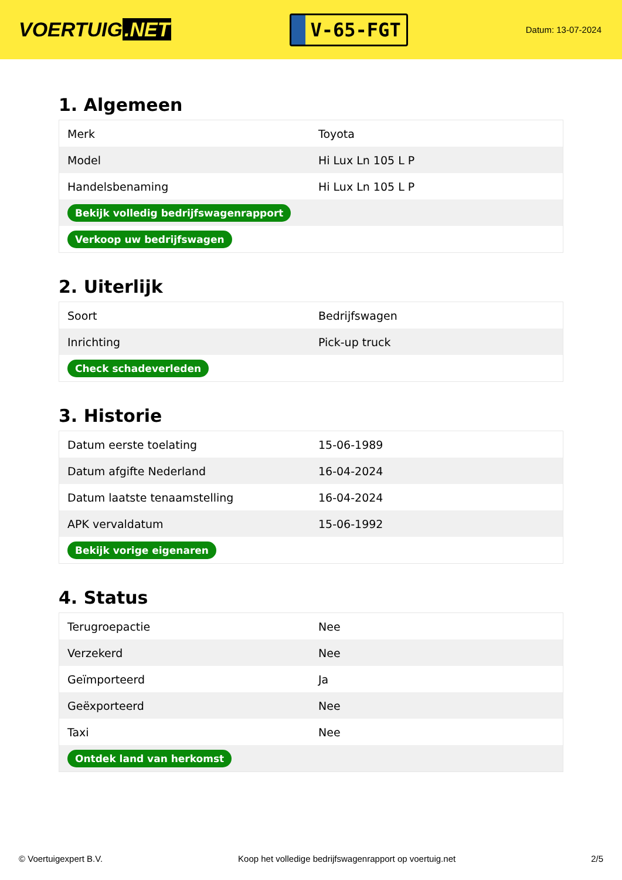VOERTUIG.NET
V-65-FGT
Datum: 13-07-2024
1. Algemeen
| Merk | Toyota |
| Model | Hi Lux Ln 105 L P |
| Handelsbenaming | Hi Lux Ln 105 L P |
| Bekijk volledig bedrijfswagenrapport | |
| Verkoop uw bedrijfswagen | |
2. Uiterlijk
| Soort | Bedrijfswagen |
| Inrichting | Pick-up truck |
| Check schadeverleden | |
3. Historie
| Datum eerste toelating | 15-06-1989 |
| Datum afgifte Nederland | 16-04-2024 |
| Datum laatste tenaamstelling | 16-04-2024 |
| APK vervaldatum | 15-06-1992 |
| Bekijk vorige eigenaren | |
4. Status
| Terugroepactie | Nee |
| Verzekerd | Nee |
| Geïmporteerd | Ja |
| Geëxporteerd | Nee |
| Taxi | Nee |
| Ontdek land van herkomst | |
© Voertuigexpert B.V. Koop het volledige bedrijfswagenrapport op voertuig.net 2/5